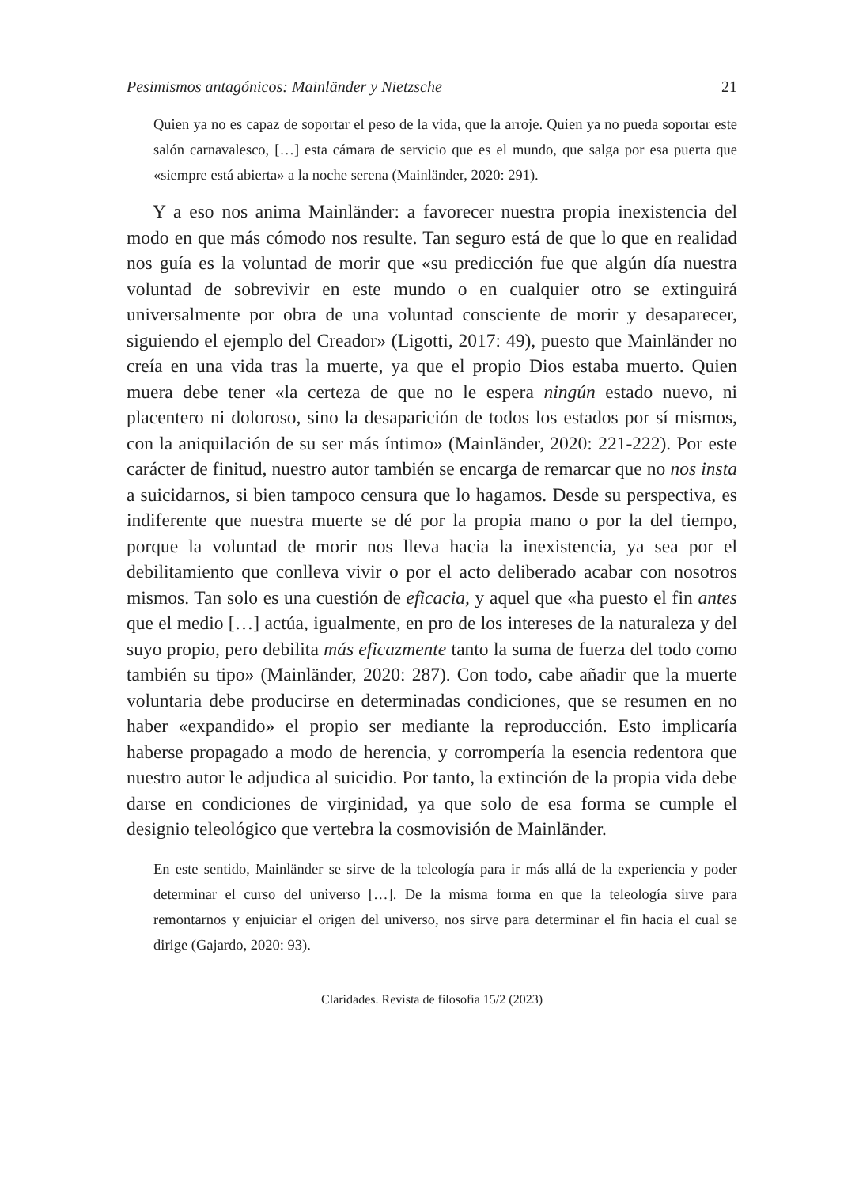Pesimismos antagónicos: Mainländer y Nietzsche 21
Quien ya no es capaz de soportar el peso de la vida, que la arroje. Quien ya no pueda soportar este salón carnavalesco, […] esta cámara de servicio que es el mundo, que salga por esa puerta que «siempre está abierta» a la noche serena (Mainländer, 2020: 291).
Y a eso nos anima Mainländer: a favorecer nuestra propia inexistencia del modo en que más cómodo nos resulte. Tan seguro está de que lo que en realidad nos guía es la voluntad de morir que «su predicción fue que algún día nuestra voluntad de sobrevivir en este mundo o en cualquier otro se extinguirá universalmente por obra de una voluntad consciente de morir y desaparecer, siguiendo el ejemplo del Creador» (Ligotti, 2017: 49), puesto que Mainländer no creía en una vida tras la muerte, ya que el propio Dios estaba muerto. Quien muera debe tener «la certeza de que no le espera ningún estado nuevo, ni placentero ni doloroso, sino la desaparición de todos los estados por sí mismos, con la aniquilación de su ser más íntimo» (Mainländer, 2020: 221-222). Por este carácter de finitud, nuestro autor también se encarga de remarcar que no nos insta a suicidarnos, si bien tampoco censura que lo hagamos. Desde su perspectiva, es indiferente que nuestra muerte se dé por la propia mano o por la del tiempo, porque la voluntad de morir nos lleva hacia la inexistencia, ya sea por el debilitamiento que conlleva vivir o por el acto deliberado acabar con nosotros mismos. Tan solo es una cuestión de eficacia, y aquel que «ha puesto el fin antes que el medio […] actúa, igualmente, en pro de los intereses de la naturaleza y del suyo propio, pero debilita más eficazmente tanto la suma de fuerza del todo como también su tipo» (Mainländer, 2020: 287). Con todo, cabe añadir que la muerte voluntaria debe producirse en determinadas condiciones, que se resumen en no haber «expandido» el propio ser mediante la reproducción. Esto implicaría haberse propagado a modo de herencia, y corrompería la esencia redentora que nuestro autor le adjudica al suicidio. Por tanto, la extinción de la propia vida debe darse en condiciones de virginidad, ya que solo de esa forma se cumple el designio teleológico que vertebra la cosmovisión de Mainländer.
En este sentido, Mainländer se sirve de la teleología para ir más allá de la experiencia y poder determinar el curso del universo […]. De la misma forma en que la teleología sirve para remontarnos y enjuiciar el origen del universo, nos sirve para determinar el fin hacia el cual se dirige (Gajardo, 2020: 93).
Claridades. Revista de filosofía 15/2 (2023)